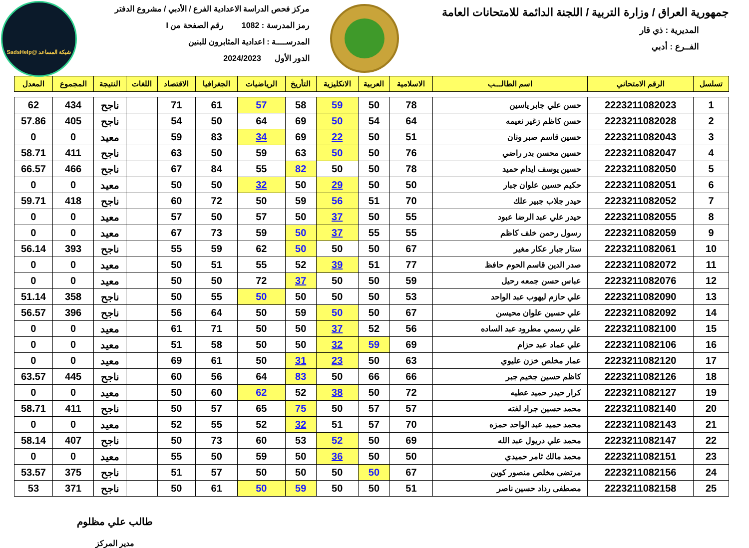شبكة المساعد @SadsHelp
جمهورية العراق / وزارة التربية / اللجنة الدائمة للامتحانات العامة
المديرية : ذي قار
الفــرع : أدبي
مركز فحص الدراسة الاعدادية الفرع / الأدبي / مشروع الدفتر
رمز المدرسة : 1082 رقم الصفحة من I
المدرســــة : اعدادية المثابرون للبنين
الدور الأول 2024/2023
| تسلسل | الرقم الامتحاني | اسم الطالـــب | الاسلامية | العربية | الانكليزية | التأريخ | الرياضيات | الجغرافيا | الاقتصاد | اللغات | النتيجة | المجموع | المعدل |
| --- | --- | --- | --- | --- | --- | --- | --- | --- | --- | --- | --- | --- | --- |
| 1 | 2223211082023 | حسن علي جابر ياسين | 78 | 50 | 59 | 58 | 57 | 61 | 71 | | ناجح | 434 | 62 |
| 2 | 2223211082028 | حسن كاظم زغير نعيمه | 64 | 54 | 50 | 69 | 64 | 50 | 54 | | ناجح | 405 | 57.86 |
| 3 | 2223211082043 | حسين قاسم صبر ونان | 51 | 50 | 22 | 69 | 34 | 83 | 59 | | معيد | 0 | 0 |
| 4 | 2223211082047 | حسين محسن بدر راضي | 76 | 50 | 50 | 63 | 59 | 50 | 63 | | ناجح | 411 | 58.71 |
| 5 | 2223211082050 | حسين يوسف ايدام حميد | 78 | 50 | 50 | 82 | 55 | 84 | 67 | | ناجح | 466 | 66.57 |
| 6 | 2223211082051 | حكيم حسين علوان جبار | 50 | 50 | 29 | 50 | 32 | 50 | 50 | | معيد | 0 | 0 |
| 7 | 2223211082052 | حيدر جلاب جبير علك | 70 | 51 | 56 | 59 | 50 | 72 | 60 | | ناجح | 418 | 59.71 |
| 8 | 2223211082055 | حيدر علي عبد الرضا عبود | 55 | 50 | 37 | 50 | 57 | 50 | 57 | | معيد | 0 | 0 |
| 9 | 2223211082059 | رسول رحمن خلف كاظم | 55 | 55 | 37 | 50 | 59 | 73 | 67 | | معيد | 0 | 0 |
| 10 | 2223211082061 | ستار جبار عكار مغير | 67 | 50 | 50 | 50 | 62 | 59 | 55 | | ناجح | 393 | 56.14 |
| 11 | 2223211082072 | صدر الدين قاسم الحوم حافظ | 77 | 51 | 39 | 52 | 55 | 51 | 50 | | معيد | 0 | 0 |
| 12 | 2223211082076 | عباس حسن جمعه رحيل | 59 | 50 | 50 | 37 | 72 | 50 | 50 | | معيد | 0 | 0 |
| 13 | 2223211082090 | علي حازم ليهوب عبد الواحد | 53 | 50 | 50 | 50 | 50 | 55 | 50 | | ناجح | 358 | 51.14 |
| 14 | 2223211082092 | علي حسين علوان محيسن | 67 | 50 | 50 | 59 | 50 | 64 | 56 | | ناجح | 396 | 56.57 |
| 15 | 2223211082100 | علي رسمي مطرود عبد الساده | 56 | 52 | 37 | 50 | 50 | 71 | 61 | | معيد | 0 | 0 |
| 16 | 2223211082106 | علي عماد عبد حزام | 69 | 59 | 32 | 50 | 50 | 58 | 51 | | معيد | 0 | 0 |
| 17 | 2223211082120 | عمار مخلص خزن عليوي | 63 | 50 | 23 | 31 | 50 | 61 | 69 | | معيد | 0 | 0 |
| 18 | 2223211082126 | كاظم حسين جخيم جبر | 66 | 66 | 50 | 83 | 64 | 56 | 60 | | ناجح | 445 | 63.57 |
| 19 | 2223211082127 | كرار حيدر حميد عطيه | 72 | 50 | 38 | 52 | 62 | 60 | 50 | | معيد | 0 | 0 |
| 20 | 2223211082140 | محمد حسين جراد لفته | 57 | 57 | 50 | 75 | 65 | 57 | 50 | | ناجح | 411 | 58.71 |
| 21 | 2223211082143 | محمد حميد عبد الواحد حمزه | 70 | 57 | 51 | 32 | 52 | 55 | 52 | | معيد | 0 | 0 |
| 22 | 2223211082147 | محمد علي دريول عبد الله | 69 | 50 | 52 | 53 | 60 | 73 | 50 | | ناجح | 407 | 58.14 |
| 23 | 2223211082151 | محمد مالك ثامر حميدي | 50 | 50 | 36 | 50 | 59 | 50 | 55 | | معيد | 0 | 0 |
| 24 | 2223211082156 | مرتضى مخلص منصور كوين | 67 | 50 | 50 | 50 | 50 | 57 | 51 | | ناجح | 375 | 53.57 |
| 25 | 2223211082158 | مصطفى رداد حسين ناصر | 51 | 50 | 50 | 59 | 50 | 61 | 50 | | ناجح | 371 | 53 |
طالب علي مظلوم
مدير المركز